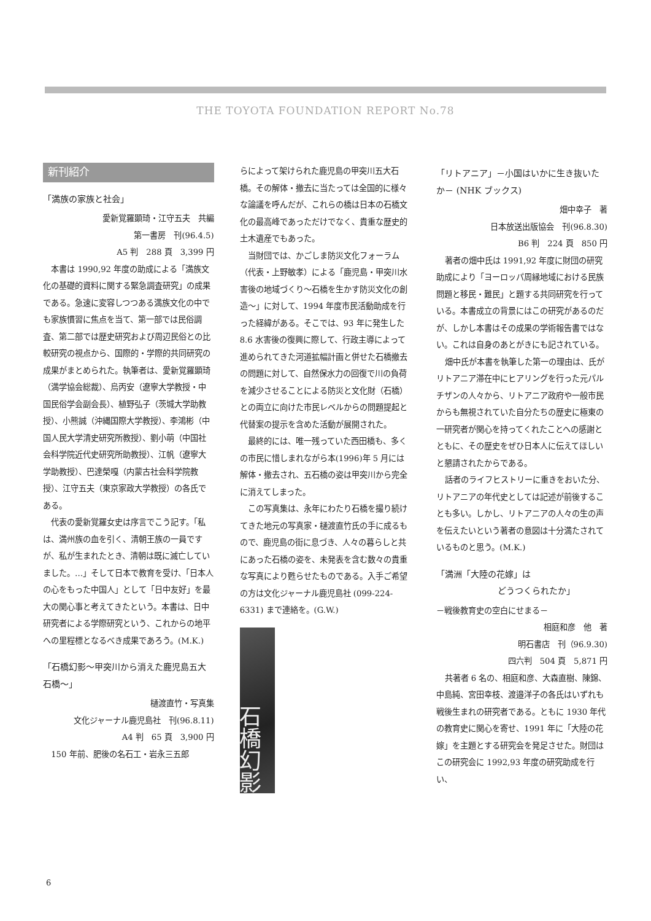THE TOYOTA FOUNDATION REPORT No.78
新刊紹介
「満族の家族と社会」
愛新覚羅顕琦・江守五夫　共編
第一書房　刊(96.4.5)
A5 判　288 頁　3,399 円
本書は 1990,92 年度の助成による「満族文化の基礎的資料に関する緊急調査研究」の成果である。急速に変容しつつある満族文化の中でも家族慣習に焦点を当て、第一部では民俗調査、第二部では歴史研究および周辺民俗との比較研究の視点から、国際的・学際的共同研究の成果がまとめられた。執筆者は、愛新覚羅顕琦（満学協会総裁）、烏丙安（遼寧大学教授・中国民俗学会副会長）、植野弘子（茨城大学助教授）、小熊誠（沖縄国際大学教授）、李鴻彬（中国人民大学清史研究所教授）、劉小萌（中国社会科学院近代史研究所助教授）、江帆（遼寧大学助教授）、巴達榮嘎（内蒙古社会科学院教授）、江守五夫（東京家政大学教授）の各氏である。
代表の愛新覚羅女史は序言でこう記す。「私は、満州族の血を引く、清朝王族の一員ですが、私が生まれたとき、清朝は既に滅亡していました。…」そして日本で教育を受け、「日本人の心をもった中国人」として「日中友好」を最大の関心事と考えてきたという。本書は、日中研究者による学際研究という、これからの地平への里程標となるべき成果であろう。(M.K.)
「石橋幻影～甲突川から消えた鹿児島五大石橋～」
樋渡直竹・写真集
文化ジャーナル鹿児島社　刊(96.8.11)
A4 判　65 頁　3,900 円
150 年前、肥後の名石工・岩永三五郎
らによって架けられた鹿児島の甲突川五大石橋。その解体・撤去に当たっては全国的に様々な論議を呼んだが、これらの橋は日本の石橋文化の最高峰であっただけでなく、貴重な歴史的土木遺産でもあった。
当財団では、かごしま防災文化フォーラム（代表・上野敏孝）による「鹿児島・甲突川水害後の地域づくり～石橋を生かす防災文化の創造～」に対して、1994 年度市民活動助成を行った経緯がある。そこでは、93 年に発生した 8.6 水害後の復興に際して、行政主導によって進められてきた河道拡幅計画と併せた石橋撤去の問題に対して、自然保水力の回復で川の負荷を減少させることによる防災と文化財（石橋）との両立に向けた市民レベルからの問題提起と代替案の提示を含めた活動が展開された。
最終的には、唯一残っていた西田橋も、多くの市民に惜しまれながら本(1996)年 5 月には解体・撤去され、五石橋の姿は甲突川から完全に消えてしまった。
この写真集は、永年にわたり石橋を撮り続けてきた地元の写真家・樋渡直竹氏の手に成るもので、鹿児島の街に息づき、人々の暮らしと共にあった石橋の姿を、未発表を含む数々の貴重な写真により甦らせたものである。入手ご希望の方は文化ジャーナル鹿児島社 (099-224-6331) まで連絡を。(G.W.)
石橋幻影
「リトアニア」－小国はいかに生き抜いたか－ (NHK ブックス)
畑中幸子　著
日本放送出版協会　刊(96.8.30)
B6 判　224 頁　850 円
著者の畑中氏は 1991,92 年度に財団の研究助成により「ヨーロッパ周縁地域における民族問題と移民・難民」と題する共同研究を行っている。本書成立の背景にはこの研究があるのだが、しかし本書はその成果の学術報告書ではない。これは自身のあとがきにも記されている。
畑中氏が本書を執筆した第一の理由は、氏がリトアニア滞在中にヒアリングを行った元パルチザンの人々から、リトアニア政府や一般市民からも無視されていた自分たちの歴史に極東の一研究者が関心を持ってくれたことへの感謝とともに、その歴史をぜひ日本人に伝えてほしいと懇請されたからである。
話者のライフヒストリーに重きをおいた分、リトアニアの年代史としては記述が前後することも多い。しかし、リトアニアの人々の生の声を伝えたいという著者の意図は十分満たされているものと思う。(M.K.)
「満洲「大陸の花嫁」は
どうつくられたか」
－戦後教育史の空白にせまる－
相庭和彦　他　著
明石書店　刊（96.9.30)
四六判　504 頁　5,871 円
共著者 6 名の、相庭和彦、大森直樹、陳錦、中島純、宮田幸枝、渡邉洋子の各氏はいずれも戦後生まれの研究者である。ともに 1930 年代の教育史に関心を寄せ、1991 年に「大陸の花嫁」を主題とする研究会を発足させた。財団はこの研究会に 1992,93 年度の研究助成を行い、
6